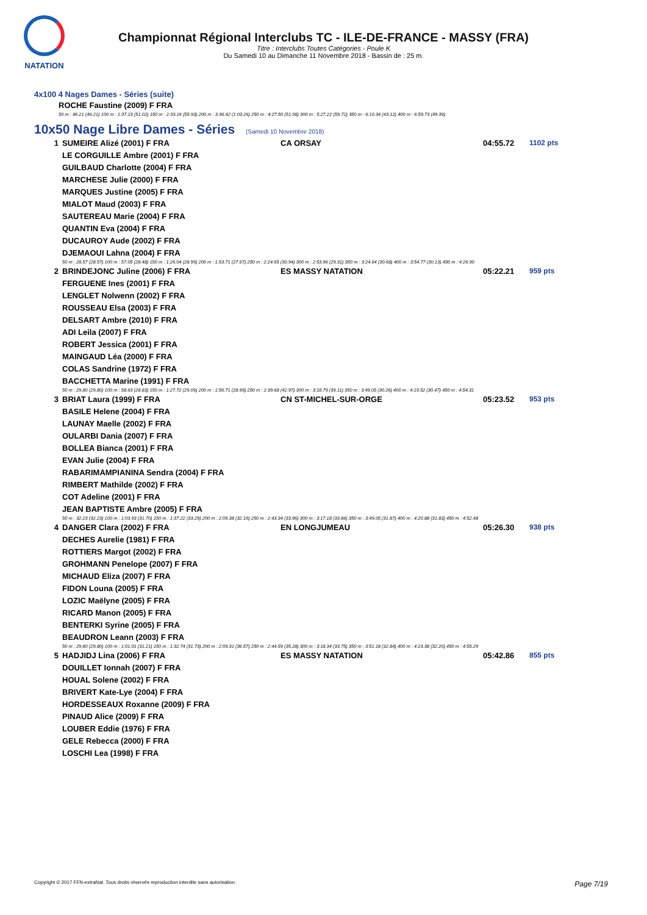NATATION
Championnat Régional Interclubs TC - ILE-DE-FRANCE - MASSY (FRA)
Titre : Interclubs Toutes Catégories - Poule K
Du Samedi 10 au Dimanche 11 Novembre 2018 - Bassin de : 25 m.
4x100 4 Nages Dames - Séries (suite)
| | ROCHE Faustine (2009) F FRA |
| | 50 m : 46.21 (46.21) 100 m : 1:37.23 (51.02) 150 m : 2:33.16 (55.93) 200 m : 3:36.42 (1:03.26) 250 m : 4:27.50 (51.08) 300 m : 5:27.22 (59.72) 350 m : 6:10.34 (43.12) 400 m : 6:59.73 (49.39) |
10x50 Nage Libre Dames - Séries (Samedi 10 Novembre 2018)
| 1 | SUMEIRE Alizé (2001) F FRA | CA ORSAY | 04:55.72 | 1102 pts |
| | LE CORGUILLE Ambre (2001) F FRA | | | |
| | GUILBAUD Charlotte (2004) F FRA | | | |
| | MARCHESE Julie (2000) F FRA | | | |
| | MARQUES Justine (2005) F FRA | | | |
| | MIALOT Maud (2003) F FRA | | | |
| | SAUTEREAU Marie (2004) F FRA | | | |
| | QUANTIN Eva (2004) F FRA | | | |
| | DUCAUROY Aude (2002) F FRA | | | |
| | DJEMAOUI Lahna (2004) F FRA | | | |
| | 50 m : 28.57 (28.57) 100 m : 57.05 (28.48) 150 m : 1:26.04 (28.99) 200 m : 1:53.71 (27.67) 250 m : 2:24.65 (30.94) 300 m : 2:53.96 (29.31) 350 m : 3:24.64 (30.68) 400 m : 3:54.77 (30.13) 450 m : 4:26.90 | | | |
| 2 | BRINDEJONC Juline (2006) F FRA | ES MASSY NATATION | 05:22.21 | 959 pts |
| | FERGUENE Ines (2001) F FRA | | | |
| | LENGLET Nolwenn (2002) F FRA | | | |
| | ROUSSEAU Elsa (2003) F FRA | | | |
| | DELSART Ambre (2010) F FRA | | | |
| | ADI Leila (2007) F FRA | | | |
| | ROBERT Jessica (2001) F FRA | | | |
| | MAINGAUD Léa (2000) F FRA | | | |
| | COLAS Sandrine (1972) F FRA | | | |
| | BACCHETTA Marine (1991) F FRA | | | |
| | 50 m : 29.80 (29.80) 100 m : 58.63 (28.83) 150 m : 1:27.72 (29.09) 200 m : 1:56.71 (28.99) 250 m : 2:39.68 (42.97) 300 m : 3:18.79 (39.11) 350 m : 3:49.05 (30.26) 400 m : 4:19.52 (30.47) 450 m : 4:54.31 | | | |
| 3 | BRIAT Laura (1999) F FRA | CN ST-MICHEL-SUR-ORGE | 05:23.52 | 953 pts |
| | BASILE Helene (2004) F FRA | | | |
| | LAUNAY Maelle (2002) F FRA | | | |
| | OULARBI Dania (2007) F FRA | | | |
| | BOLLEA Bianca (2001) F FRA | | | |
| | EVAN Julie (2004) F FRA | | | |
| | RABARIMAMPIANINA Sendra (2004) F FRA | | | |
| | RIMBERT Mathilde (2002) F FRA | | | |
| | COT Adeline (2001) F FRA | | | |
| | JEAN BAPTISTE Ambre (2005) F FRA | | | |
| | 50 m : 32.23 (32.23) 100 m : 1:03.93 (31.70) 150 m : 1:37.22 (33.29) 200 m : 2:09.38 (32.16) 250 m : 2:43.34 (33.96) 300 m : 3:17.18 (33.84) 350 m : 3:49.05 (31.87) 400 m : 4:20.88 (31.83) 450 m : 4:52.48 | | | |
| 4 | DANGER Clara (2002) F FRA | EN LONGJUMEAU | 05:26.30 | 938 pts |
| | DECHES Aurelie (1981) F FRA | | | |
| | ROTTIERS Margot (2002) F FRA | | | |
| | GROHMANN Penelope (2007) F FRA | | | |
| | MICHAUD Eliza (2007) F FRA | | | |
| | FIDON Louna (2005) F FRA | | | |
| | LOZIC Maëlyne (2005) F FRA | | | |
| | RICARD Manon (2005) F FRA | | | |
| | BENTERKI Syrine (2005) F FRA | | | |
| | BEAUDRON Leann (2003) F FRA | | | |
| | 50 m : 29.80 (29.80) 100 m : 1:01.01 (31.21) 150 m : 1:32.74 (31.73) 200 m : 2:09.31 (36.57) 250 m : 2:44.59 (35.28) 300 m : 3:18.34 (33.75) 350 m : 3:51.18 (32.84) 400 m : 4:23.38 (32.20) 450 m : 4:55.29 | | | |
| 5 | HADJIDJ Lina (2006) F FRA | ES MASSY NATATION | 05:42.86 | 855 pts |
| | DOUILLET Ionnah (2007) F FRA | | | |
| | HOUAL Solene (2002) F FRA | | | |
| | BRIVERT Kate-Lye (2004) F FRA | | | |
| | HORDESSEAUX Roxanne (2009) F FRA | | | |
| | PINAUD Alice (2009) F FRA | | | |
| | LOUBER Eddie (1976) F FRA | | | |
| | GELE Rebecca (2000) F FRA | | | |
| | LOSCHI Lea (1998) F FRA | | | |
Copyright © 2017 FFN-extraNat. Tous droits réservés reproduction interdite sans autorisation. Page 7/19